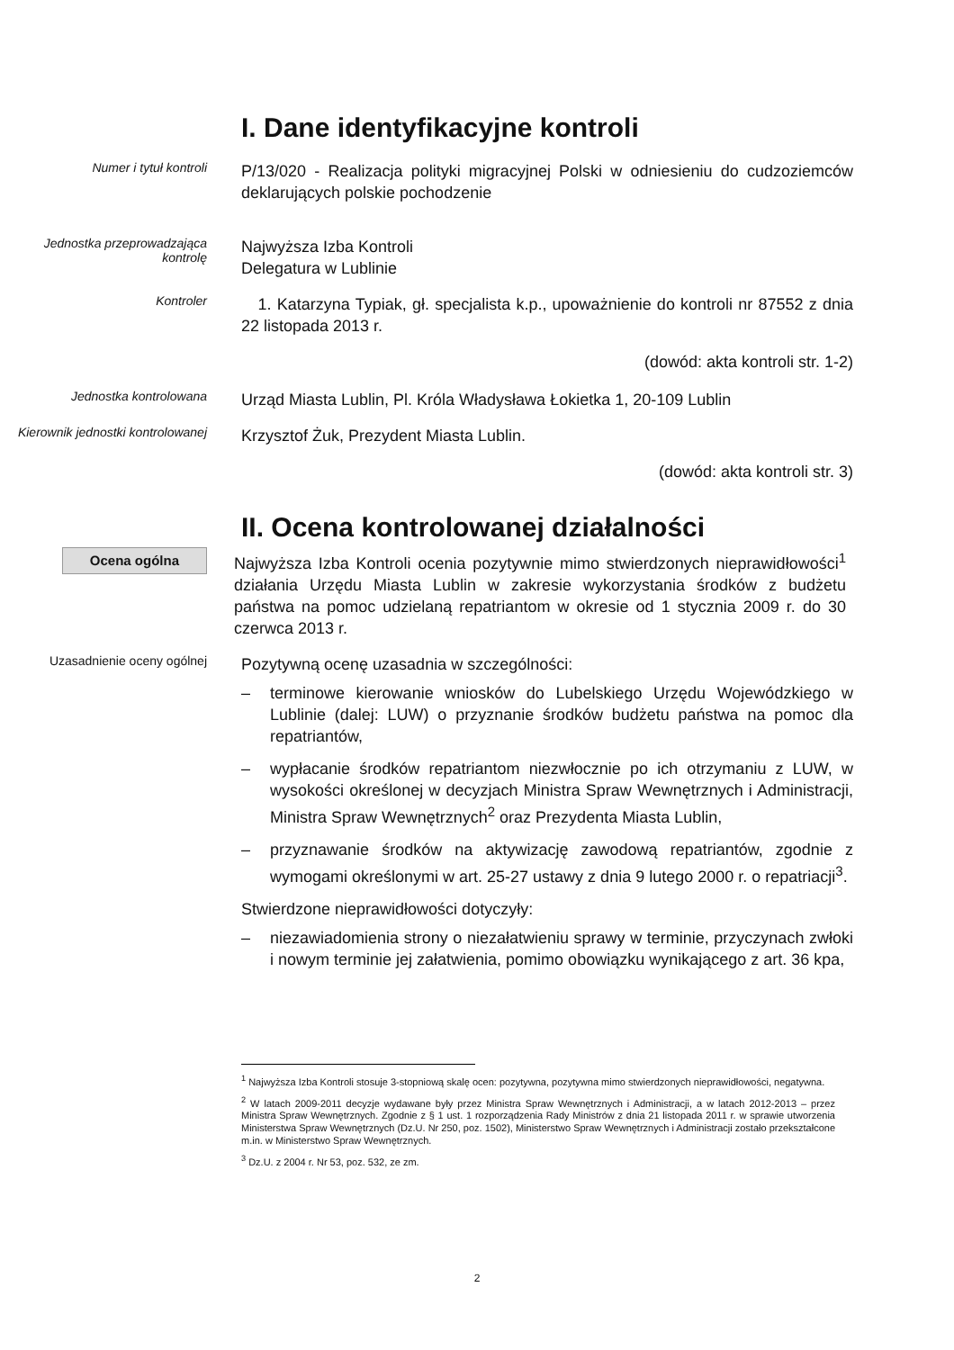I. Dane identyfikacyjne kontroli
Numer i tytuł kontroli
P/13/020 - Realizacja polityki migracyjnej Polski w odniesieniu do cudzoziemców deklarujących polskie pochodzenie
Jednostka przeprowadzająca kontrolę
Najwyższa Izba Kontroli
Delegatura w Lublinie
Kontroler
1. Katarzyna Typiak, gł. specjalista k.p., upoważnienie do kontroli nr 87552 z dnia 22 listopada 2013 r.
(dowód: akta kontroli str. 1-2)
Jednostka kontrolowana
Urząd Miasta Lublin, Pl. Króla Władysława Łokietka 1, 20-109 Lublin
Kierownik jednostki kontrolowanej
Krzysztof Żuk, Prezydent Miasta Lublin.
(dowód: akta kontroli str. 3)
II. Ocena kontrolowanej działalności
Ocena ogólna
Najwyższa Izba Kontroli ocenia pozytywnie mimo stwierdzonych nieprawidłowości<sup>1</sup> działania Urzędu Miasta Lublin w zakresie wykorzystania środków z budżetu państwa na pomoc udzielaną repatriantom w okresie od 1 stycznia 2009 r. do 30 czerwca 2013 r.
Uzasadnienie oceny ogólnej
Pozytywną ocenę uzasadnia w szczególności:
– terminowe kierowanie wniosków do Lubelskiego Urzędu Wojewódzkiego w Lublinie (dalej: LUW) o przyznanie środków budżetu państwa na pomoc dla repatriantów,
– wypłacanie środków repatriantom niezwłocznie po ich otrzymaniu z LUW, w wysokości określonej w decyzjach Ministra Spraw Wewnętrznych i Administracji, Ministra Spraw Wewnętrznych<sup>2</sup> oraz Prezydenta Miasta Lublin,
– przyznawanie środków na aktywizację zawodową repatriantów, zgodnie z wymogami określonymi w art. 25-27 ustawy z dnia 9 lutego 2000 r. o repatriacji<sup>3</sup>.
Stwierdzone nieprawidłowości dotyczyły:
– niezawiadomienia strony o niezałatwieniu sprawy w terminie, przyczynach zwłoki i nowym terminie jej załatwienia, pomimo obowiązku wynikającego z art. 36 kpa,
<sup>1</sup> Najwyższa Izba Kontroli stosuje 3-stopniową skalę ocen: pozytywna, pozytywna mimo stwierdzonych nieprawidłowości, negatywna.
<sup>2</sup> W latach 2009-2011 decyzje wydawane były przez Ministra Spraw Wewnętrznych i Administracji, a w latach 2012-2013 – przez Ministra Spraw Wewnętrznych. Zgodnie z § 1 ust. 1 rozporządzenia Rady Ministrów z dnia 21 listopada 2011 r. w sprawie utworzenia Ministerstwa Spraw Wewnętrznych (Dz.U. Nr 250, poz. 1502), Ministerstwo Spraw Wewnętrznych i Administracji zostało przekształcone m.in. w Ministerstwo Spraw Wewnętrznych.
<sup>3</sup> Dz.U. z 2004 r. Nr 53, poz. 532, ze zm.
2